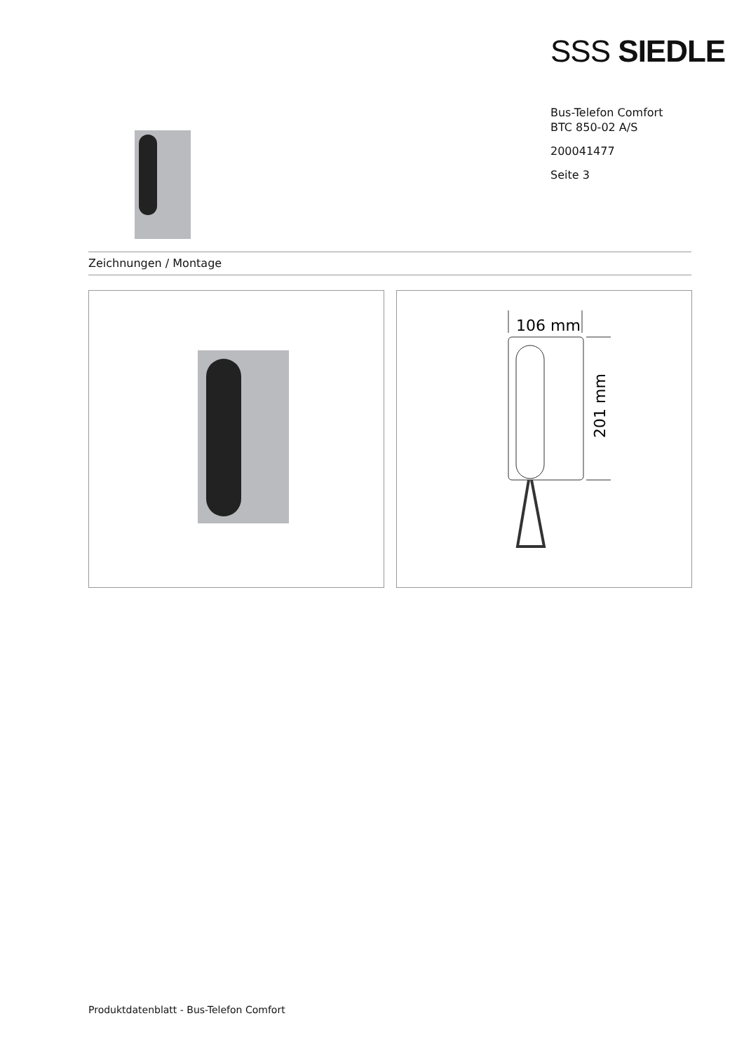SSS SIEDLE
Bus-Telefon Comfort
BTC 850-02 A/S
200041477
Seite 3
Zeichnungen / Montage
106 mm
201 mm
Produktdatenblatt - Bus-Telefon Comfort